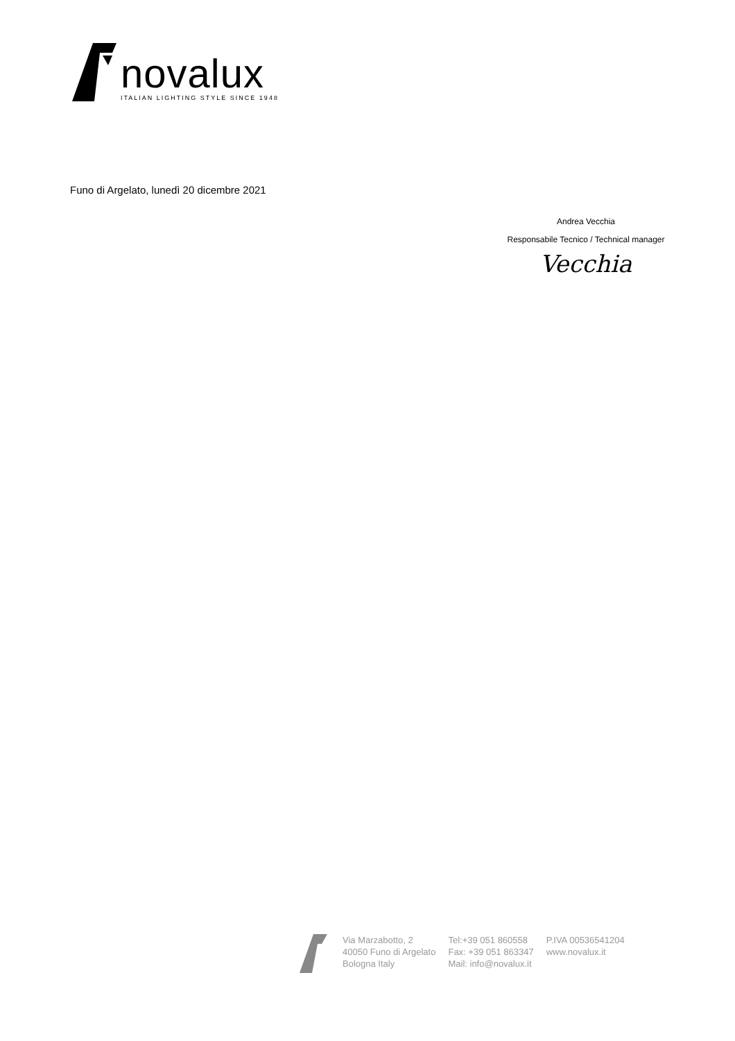novalux
ITALIAN LIGHTING STYLE SINCE 1948
Funo di Argelato, lunedì 20 dicembre 2021
Andrea Vecchia
Responsabile Tecnico / Technical manager
Vecchia
Via Marzabotto, 2
40050 Funo di Argelato
Bologna Italy
Tel:+39 051 860558
Fax: +39 051 863347
Mail: info@novalux.it
P.IVA 00536541204
www.novalux.it